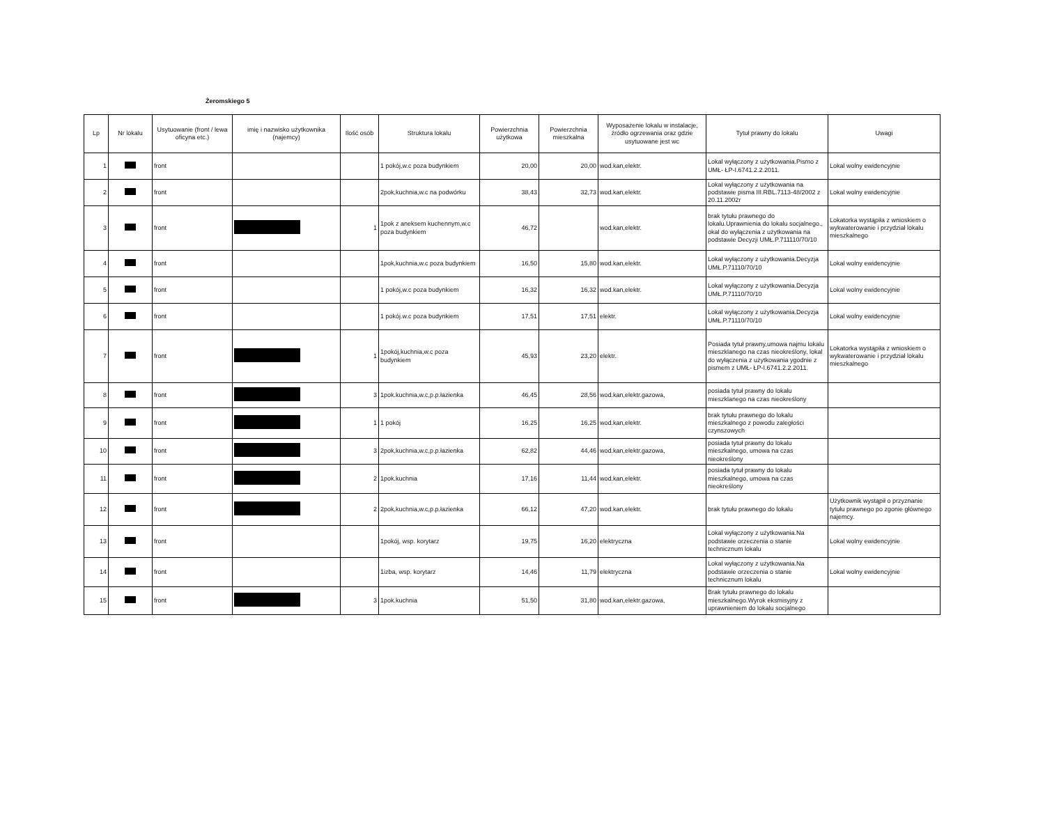Żeromskiego 5
| Lp | Nr lokalu | Usytuowanie (front / lewa oficyna etc.) | imię i nazwisko użytkownika (najemcy) | Ilość osób | Struktura lokalu | Powierzchnia użytkowa | Powierzchnia mieszkalna | Wyposażenie lokalu w instalacje, źródło ogrzewania oraz gdzie usytuowane jest wc | Tytuł prawny do lokalu | Uwagi |
| --- | --- | --- | --- | --- | --- | --- | --- | --- | --- | --- |
| 1 | | front | | | 1 pokój,w.c poza budynkiem | 20,00 | 20,00 | wod.kan,elektr. | Lokal wyłączony z użytkowania.Pismo z UMŁ- ŁP-I.6741.2.2.2011. | Lokal wolny ewidencyjnie |
| 2 | | front | | | 2pok,kuchnia,w.c na podwórku | 38,43 | 32,73 | wod.kan,elektr. | Lokal wyłączony z użytkowania na podstawie pisma III.RBL.7113-48/2002 z 20.11.2002r | Lokal wolny ewidencyjnie |
| 3 | | front | | 1 | 1pok z aneksem kuchennym,w.c poza budynkiem | 46,72 | | wod.kan,elektr. | brak tytułu prawnego do lokalu.Uprawnienia do lokalu socjalnego., okal do wyłączenia z użytkowania na podstawie Decyzji UMŁ.P.711110/70/10 | Lokatorka wystąpiła z wnioskiem o wykwaterowanie i przydział lokalu mieszkalnego |
| 4 | | front | | | 1pok,kuchnia,w.c poza budynkiem | 16,50 | 15,80 | wod.kan,elektr. | Lokal wyłączony z użytkowania.Decyzja UMŁ.P.71110/70/10 | Lokal wolny ewidencyjnie |
| 5 | | front | | | 1 pokój,w.c poza budynkiem | 16,32 | 16,32 | wod.kan,elektr. | Lokal wyłączony z użytkowania.Decyzja UMŁ.P.71110/70/10 | Lokal wolny ewidencyjnie |
| 6 | | front | | | 1 pokój.w.c poza budynkiem | 17,51 | 17,51 | elektr. | Lokal wyłączony z użytkowania.Decyzja UMŁ.P.71110/70/10 | Lokal wolny ewidencyjnie |
| 7 | | front | | 1 | 1pokój,kuchnia,w.c poza budynkiem | 45,93 | 23,20 | elektr. | Posiada tytuł prawny,umowa najmu lokalu mieszklanego na czas nieokreślony, lokal do wyłączenia z użytkowania ygodnie z pismem z UMŁ- ŁP-I.6741.2.2.2011. | Lokatorka wystąpiła z wnioskiem o wykwaterowanie i przydział lokalu mieszkalnego |
| 8 | | front | | 3 | 1pok.kuchnia,w.c,p.p.łazienka | 46,45 | 28,56 | wod.kan,elektr.gazowa, | posiada tytuł prawny do lokalu mieszklanego na czas nieokreślony | |
| 9 | | front | | 1 | 1 pokój | 16,25 | 16,25 | wod.kan,elektr. | brak tytułu prawnego do lokalu mieszkalnego z powodu zaległości czynszowych | |
| 10 | | front | | 3 | 2pok,kuchnia,w.c,p.p.łazienka | 62,82 | 44,46 | wod.kan,elektr.gazowa, | posiada tytuł prawny do lokalu mieszkalnego, umowa na czas nieokreślony | |
| 11 | | front | | 2 | 1pok.kuchnia | 17,16 | 11,44 | wod.kan,elektr. | posiada tytuł prawny do lokalu mieszkalnego, umowa na czas nieokreślony | |
| 12 | | front | | 2 | 2pok,kuchnia,w.c,p.p.łazienka | 66,12 | 47,20 | wod.kan,elektr. | brak tytułu prawnego do lokalu | Użytkownik wystąpił o przyznanie tytułu prawnego po zgonie głównego najemcy. |
| 13 | | front | | | 1pokój, wsp. korytarz | 19,75 | 16,20 | elektryczna | Lokal wyłączony z użytkowania.Na podstawie orzeczenia o stanie technicznum lokalu | Lokal wolny ewidencyjnie |
| 14 | | front | | | 1izba, wsp. korytarz | 14,46 | 11,79 | elektryczna | Lokal wyłączony z użytkowania.Na podstawie orzeczenia o stanie technicznum lokalu | Lokal wolny ewidencyjnie |
| 15 | | front | | 3 | 1pok.kuchnia | 51,50 | 31,80 | wod.kan,elektr.gazowa, | Brak tytułu prawnego do lokalu mieszkalnego.Wyrok eksmisyjny z uprawnieniem do lokalu socjalnego | |